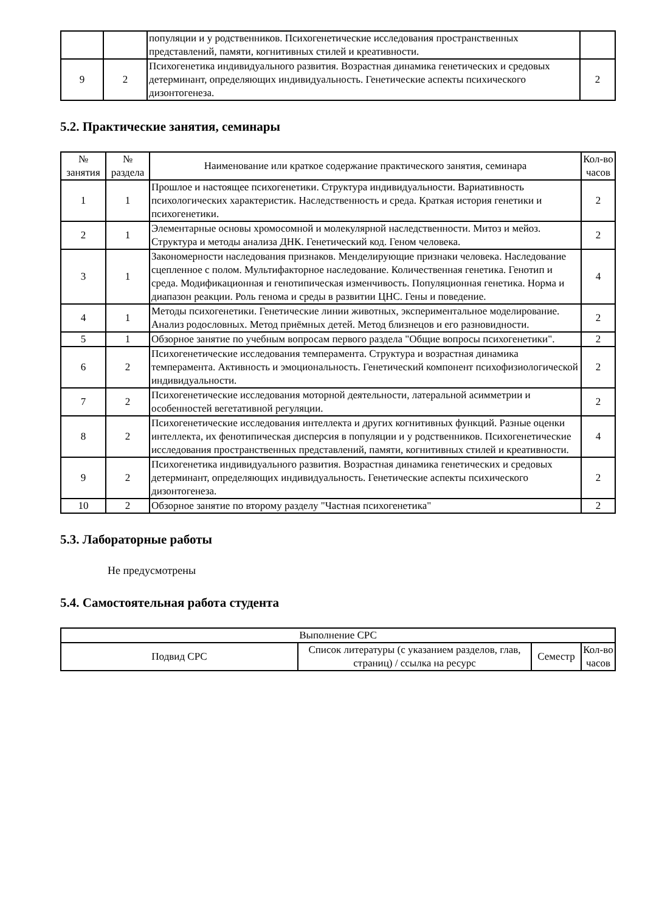| | | популяции и у родственников. Психогенетические исследования пространственных представлений, памяти, когнитивных стилей и креативности. | |
| 9 | 2 | Психогенетика индивидуального развития. Возрастная динамика генетических и средовых детерминант, определяющих индивидуальность. Генетические аспекты психического дизонтогенеза. | 2 |
5.2. Практические занятия, семинары
| № занятия | № раздела | Наименование или краткое содержание практического занятия, семинара | Кол-во часов |
| --- | --- | --- | --- |
| 1 | 1 | Прошлое и настоящее психогенетики. Структура индивидуальности. Вариативность психологических характеристик. Наследственность и среда. Краткая история генетики и психогенетики. | 2 |
| 2 | 1 | Элементарные основы хромосомной и молекулярной наследственности. Митоз и мейоз. Структура и методы анализа ДНК. Генетический код. Геном человека. | 2 |
| 3 | 1 | Закономерности наследования признаков. Менделирующие признаки человека. Наследование сцепленное с полом. Мультифакторное наследование. Количественная генетика. Генотип и среда. Модификационная и генотипическая изменчивость. Популяционная генетика. Норма и диапазон реакции. Роль генома и среды в развитии ЦНС. Гены и поведение. | 4 |
| 4 | 1 | Методы психогенетики. Генетические линии животных, экспериментальное моделирование. Анализ родословных. Метод приёмных детей. Метод близнецов и его разновидности. | 2 |
| 5 | 1 | Обзорное занятие по учебным вопросам первого раздела "Общие вопросы психогенетики". | 2 |
| 6 | 2 | Психогенетические исследования темперамента. Структура и возрастная динамика темперамента. Активность и эмоциональность. Генетический компонент психофизиологической индивидуальности. | 2 |
| 7 | 2 | Психогенетические исследования моторной деятельности, латеральной асимметрии и особенностей вегетативной регуляции. | 2 |
| 8 | 2 | Психогенетические исследования интеллекта и других когнитивных функций. Разные оценки интеллекта, их фенотипическая дисперсия в популяции и у родственников. Психогенетические исследования пространственных представлений, памяти, когнитивных стилей и креативности. | 4 |
| 9 | 2 | Психогенетика индивидуального развития. Возрастная динамика генетических и средовых детерминант, определяющих индивидуальность. Генетические аспекты психического дизонтогенеза. | 2 |
| 10 | 2 | Обзорное занятие по второму разделу "Частная психогенетика" | 2 |
5.3. Лабораторные работы
Не предусмотрены
5.4. Самостоятельная работа студента
| Выполнение СРС | | | |
| Подвид СРС | Список литературы (с указанием разделов, глав, страниц) / ссылка на ресурс | Семестр | Кол-во часов |